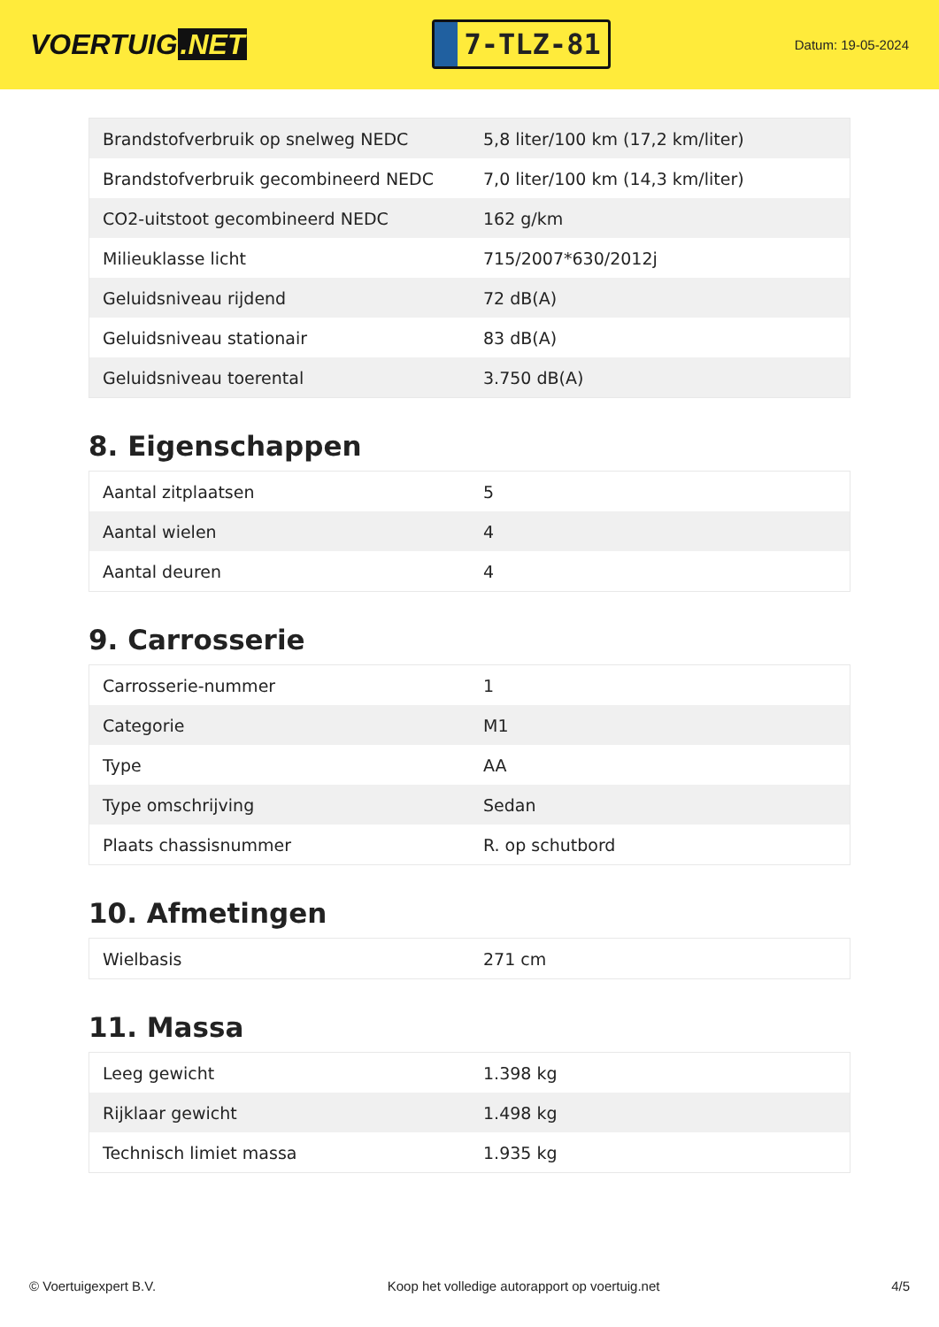VOERTUIG.NET
7-TLZ-81
Datum: 19-05-2024
| Brandstofverbruik op snelweg NEDC | 5,8 liter/100 km (17,2 km/liter) |
| Brandstofverbruik gecombineerd NEDC | 7,0 liter/100 km (14,3 km/liter) |
| CO2-uitstoot gecombineerd NEDC | 162 g/km |
| Milieuklasse licht | 715/2007*630/2012j |
| Geluidsniveau rijdend | 72 dB(A) |
| Geluidsniveau stationair | 83 dB(A) |
| Geluidsniveau toerental | 3.750 dB(A) |
8. Eigenschappen
| Aantal zitplaatsen | 5 |
| Aantal wielen | 4 |
| Aantal deuren | 4 |
9. Carrosserie
| Carrosserie-nummer | 1 |
| Categorie | M1 |
| Type | AA |
| Type omschrijving | Sedan |
| Plaats chassisnummer | R. op schutbord |
10. Afmetingen
| Wielbasis | 271 cm |
11. Massa
| Leeg gewicht | 1.398 kg |
| Rijklaar gewicht | 1.498 kg |
| Technisch limiet massa | 1.935 kg |
© Voertuigexpert B.V. Koop het volledige autorapport op voertuig.net 4/5